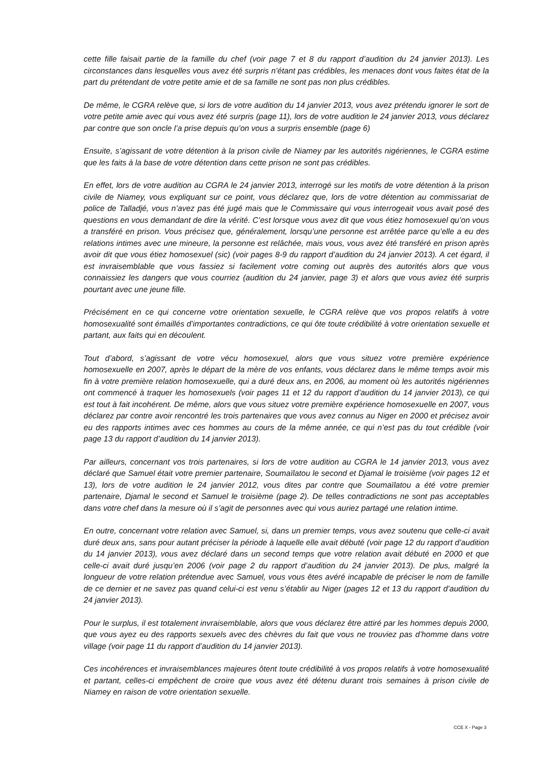cette fille faisait partie de la famille du chef (voir page 7 et 8 du rapport d’audition du 24 janvier 2013). Les circonstances dans lesquelles vous avez été surpris n’étant pas crédibles, les menaces dont vous faites état de la part du prétendant de votre petite amie et de sa famille ne sont pas non plus crédibles.
De même, le CGRA relève que, si lors de votre audition du 14 janvier 2013, vous avez prétendu ignorer le sort de votre petite amie avec qui vous avez été surpris (page 11), lors de votre audition le 24 janvier 2013, vous déclarez par contre que son oncle l’a prise depuis qu’on vous a surpris ensemble (page 6)
Ensuite, s’agissant de votre détention à la prison civile de Niamey par les autorités nigériennes, le CGRA estime que les faits à la base de votre détention dans cette prison ne sont pas crédibles.
En effet, lors de votre audition au CGRA le 24 janvier 2013, interrogé sur les motifs de votre détention à la prison civile de Niamey, vous expliquant sur ce point, vous déclarez que, lors de votre détention au commissariat de police de Talladjé, vous n’avez pas été jugé mais que le Commissaire qui vous interrogeait vous avait posé des questions en vous demandant de dire la vérité. C’est lorsque vous avez dit que vous étiez homosexuel qu’on vous a transféré en prison. Vous précisez que, généralement, lorsqu’une personne est arrêtée parce qu’elle a eu des relations intimes avec une mineure, la personne est relâchée, mais vous, vous avez été transféré en prison après avoir dit que vous étiez homosexuel (sic) (voir pages 8-9 du rapport d’audition du 24 janvier 2013). A cet égard, il est invraisemblable que vous fassiez si facilement votre coming out auprès des autorités alors que vous connaissiez les dangers que vous courriez (audition du 24 janvier, page 3) et alors que vous aviez été surpris pourtant avec une jeune fille.
Précisément en ce qui concerne votre orientation sexuelle, le CGRA relève que vos propos relatifs à votre homosexualité sont émaillés d’importantes contradictions, ce qui ôte toute crédibilité à votre orientation sexuelle et partant, aux faits qui en découlent.
Tout d’abord, s’agissant de votre vécu homosexuel, alors que vous situez votre première expérience homosexuelle en 2007, après le départ de la mère de vos enfants, vous déclarez dans le même temps avoir mis fin à votre première relation homosexuelle, qui a duré deux ans, en 2006, au moment où les autorités nigériennes ont commencé à traquer les homosexuels (voir pages 11 et 12 du rapport d’audition du 14 janvier 2013), ce qui est tout à fait incohérent. De même, alors que vous situez votre première expérience homosexuelle en 2007, vous déclarez par contre avoir rencontré les trois partenaires que vous avez connus au Niger en 2000 et précisez avoir eu des rapports intimes avec ces hommes au cours de la même année, ce qui n’est pas du tout crédible (voir page 13 du rapport d’audition du 14 janvier 2013).
Par ailleurs, concernant vos trois partenaires, si lors de votre audition au CGRA le 14 janvier 2013, vous avez déclaré que Samuel était votre premier partenaire, Soumaïlatou le second et Djamal le troisième (voir pages 12 et 13), lors de votre audition le 24 janvier 2012, vous dites par contre que Soumaïlatou a été votre premier partenaire, Djamal le second et Samuel le troisième (page 2). De telles contradictions ne sont pas acceptables dans votre chef dans la mesure où il s’agit de personnes avec qui vous auriez partagé une relation intime.
En outre, concernant votre relation avec Samuel, si, dans un premier temps, vous avez soutenu que celle-ci avait duré deux ans, sans pour autant préciser la période à laquelle elle avait débuté (voir page 12 du rapport d’audition du 14 janvier 2013), vous avez déclaré dans un second temps que votre relation avait débuté en 2000 et que celle-ci avait duré jusqu’en 2006 (voir page 2 du rapport d’audition du 24 janvier 2013). De plus, malgré la longueur de votre relation prétendue avec Samuel, vous vous êtes avéré incapable de préciser le nom de famille de ce dernier et ne savez pas quand celui-ci est venu s’établir au Niger (pages 12 et 13 du rapport d’audition du 24 janvier 2013).
Pour le surplus, il est totalement invraisemblable, alors que vous déclarez être attiré par les hommes depuis 2000, que vous ayez eu des rapports sexuels avec des chèvres du fait que vous ne trouviez pas d’homme dans votre village (voir page 11 du rapport d’audition du 14 janvier 2013).
Ces incohérences et invraisemblances majeures ôtent toute crédibilité à vos propos relatifs à votre homosexualité et partant, celles-ci empêchent de croire que vous avez été détenu durant trois semaines à prison civile de Niamey en raison de votre orientation sexuelle.
CCE X - Page 3